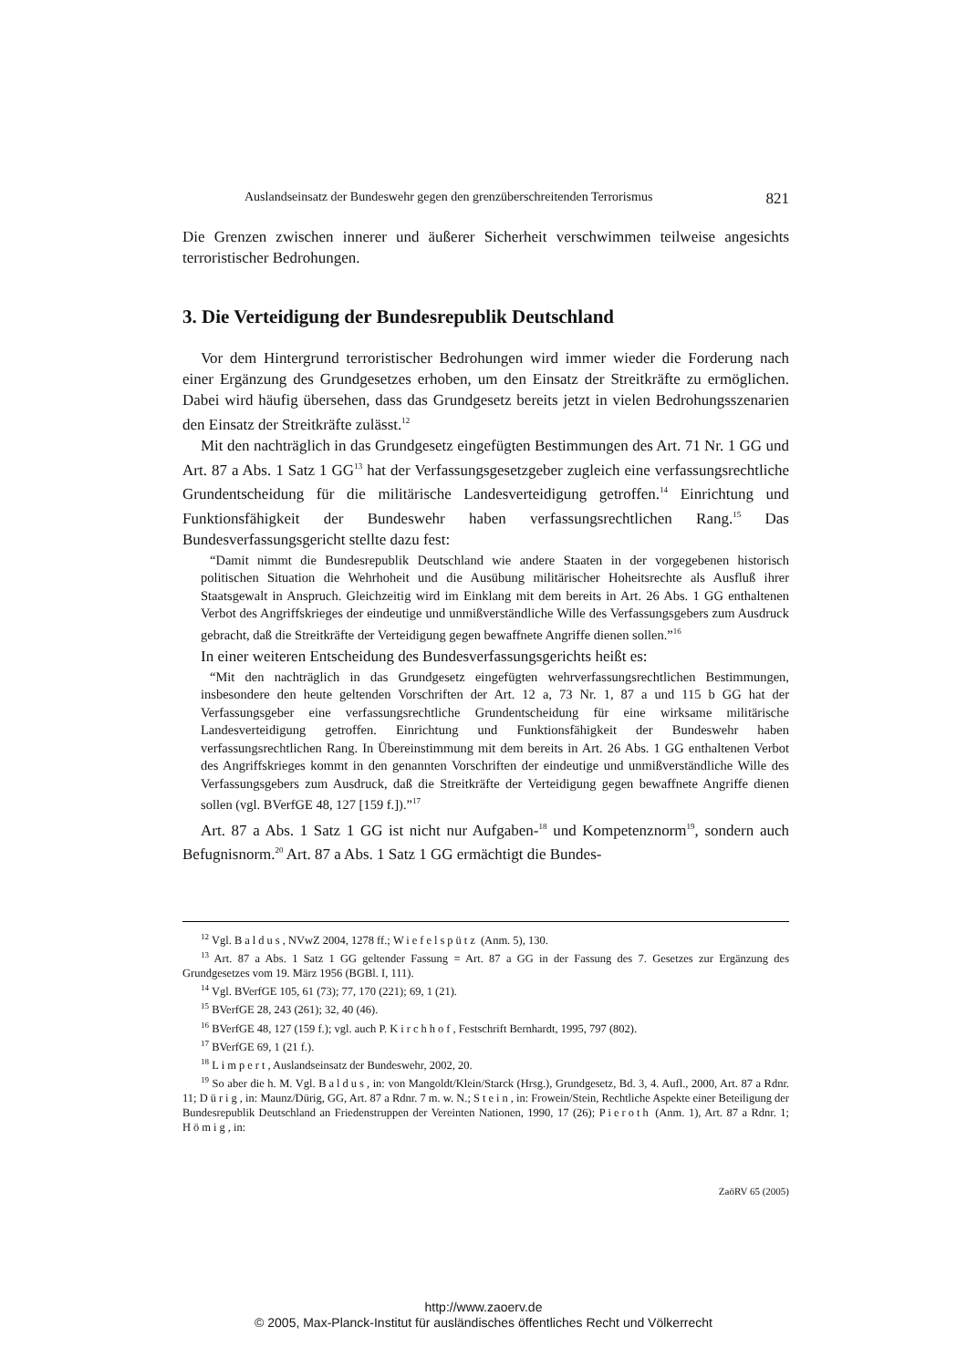Auslandseinsatz der Bundeswehr gegen den grenzüberschreitenden Terrorismus 821
Die Grenzen zwischen innerer und äußerer Sicherheit verschwimmen teilweise angesichts terroristischer Bedrohungen.
3. Die Verteidigung der Bundesrepublik Deutschland
Vor dem Hintergrund terroristischer Bedrohungen wird immer wieder die Forderung nach einer Ergänzung des Grundgesetzes erhoben, um den Einsatz der Streitkräfte zu ermöglichen. Dabei wird häufig übersehen, dass das Grundgesetz bereits jetzt in vielen Bedrohungsszenarien den Einsatz der Streitkräfte zulässt.<sup>12</sup>
Mit den nachträglich in das Grundgesetz eingefügten Bestimmungen des Art. 71 Nr. 1 GG und Art. 87 a Abs. 1 Satz 1 GG<sup>13</sup> hat der Verfassungsgesetzgeber zugleich eine verfassungsrechtliche Grundentscheidung für die militärische Landesverteidigung getroffen.<sup>14</sup> Einrichtung und Funktionsfähigkeit der Bundeswehr haben verfassungsrechtlichen Rang.<sup>15</sup> Das Bundesverfassungsgericht stellte dazu fest:
“Damit nimmt die Bundesrepublik Deutschland wie andere Staaten in der vorgegebenen historisch politischen Situation die Wehrhoheit und die Ausübung militärischer Hoheitsrechte als Ausfluß ihrer Staatsgewalt in Anspruch. Gleichzeitig wird im Einklang mit dem bereits in Art. 26 Abs. 1 GG enthaltenen Verbot des Angriffskrieges der eindeutige und unmißverständliche Wille des Verfassungsgebers zum Ausdruck gebracht, daß die Streitkräfte der Verteidigung gegen bewaffnete Angriffe dienen sollen.”<sup>16</sup>
In einer weiteren Entscheidung des Bundesverfassungsgerichts heißt es:
“Mit den nachträglich in das Grundgesetz eingefügten wehrverfassungsrechtlichen Bestimmungen, insbesondere den heute geltenden Vorschriften der Art. 12 a, 73 Nr. 1, 87 a und 115 b GG hat der Verfassungsgeber eine verfassungsrechtliche Grundentscheidung für eine wirksame militärische Landesverteidigung getroffen. Einrichtung und Funktionsfähigkeit der Bundeswehr haben verfassungsrechtlichen Rang. In Übereinstimmung mit dem bereits in Art. 26 Abs. 1 GG enthaltenen Verbot des Angriffskrieges kommt in den genannten Vorschriften der eindeutige und unmißverständliche Wille des Verfassungsgebers zum Ausdruck, daß die Streitkräfte der Verteidigung gegen bewaffnete Angriffe dienen sollen (vgl. BVerfGE 48, 127 [159 f.]).”<sup>17</sup>
Art. 87 a Abs. 1 Satz 1 GG ist nicht nur Aufgaben-<sup>18</sup> und Kompetenznorm<sup>19</sup>, sondern auch Befugnisnorm.<sup>20</sup> Art. 87 a Abs. 1 Satz 1 GG ermächtigt die Bundes-
<sup>12</sup> Vgl. Baldus, NVwZ 2004, 1278 ff.; Wiefelspütz (Anm. 5), 130.
<sup>13</sup> Art. 87 a Abs. 1 Satz 1 GG geltender Fassung = Art. 87 a GG in der Fassung des 7. Gesetzes zur Ergänzung des Grundgesetzes vom 19. März 1956 (BGBl. I, 111).
<sup>14</sup> Vgl. BVerfGE 105, 61 (73); 77, 170 (221); 69, 1 (21).
<sup>15</sup> BVerfGE 28, 243 (261); 32, 40 (46).
<sup>16</sup> BVerfGE 48, 127 (159 f.); vgl. auch P. Kirchhof, Festschrift Bernhardt, 1995, 797 (802).
<sup>17</sup> BVerfGE 69, 1 (21 f.).
<sup>18</sup> Limpert, Auslandseinsatz der Bundeswehr, 2002, 20.
<sup>19</sup> So aber die h. M. Vgl. Baldus, in: von Mangoldt/Klein/Starck (Hrsg.), Grundgesetz, Bd. 3, 4. Aufl., 2000, Art. 87 a Rdnr. 11; Dürig, in: Maunz/Dürig, GG, Art. 87 a Rdnr. 7 m. w. N.; Stein, in: Frowein/Stein, Rechtliche Aspekte einer Beteiligung der Bundesrepublik Deutschland an Friedenstruppen der Vereinten Nationen, 1990, 17 (26); Pieroth (Anm. 1), Art. 87 a Rdnr. 1; Hömig, in:
ZaöRV 65 (2005)
http://www.zaoerv.de
© 2005, Max-Planck-Institut für ausländisches öffentliches Recht und Völkerrecht